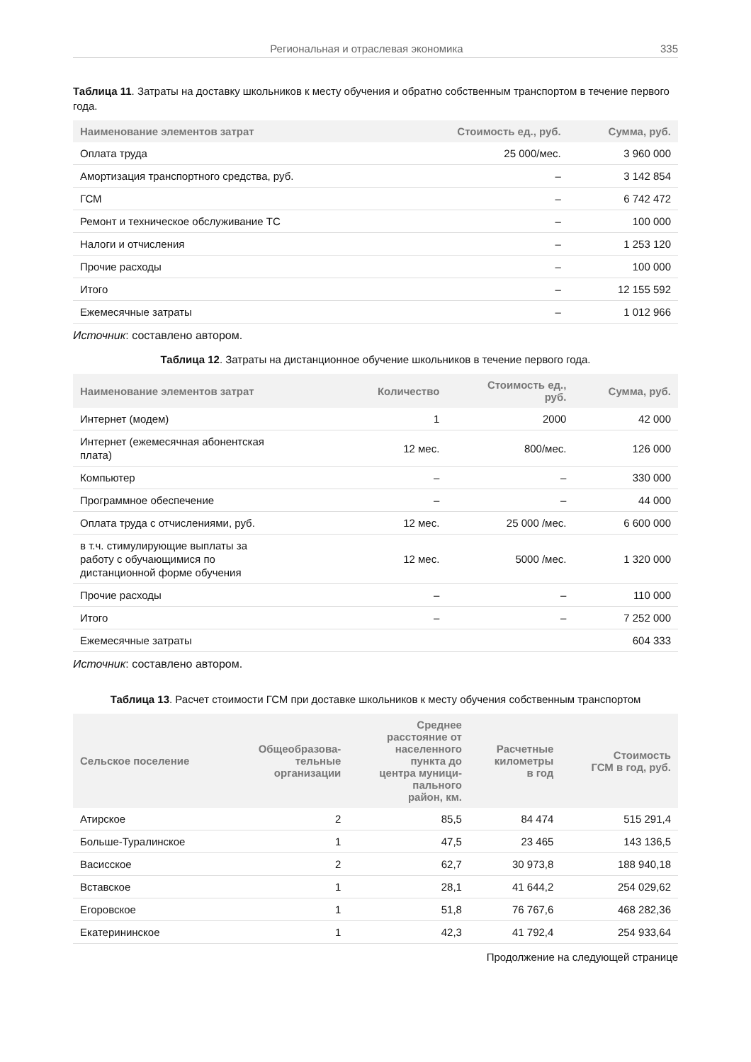Региональная и отраслевая экономика 335
Таблица 11. Затраты на доставку школьников к месту обучения и обратно собственным транспортом в течение первого года.
| Наименование элементов затрат | Стоимость ед., руб. | Сумма, руб. |
| --- | --- | --- |
| Оплата труда | 25 000/мес. | 3 960 000 |
| Амортизация транспортного средства, руб. | – | 3 142 854 |
| ГСМ | – | 6 742 472 |
| Ремонт и техническое обслуживание ТС | – | 100 000 |
| Налоги и отчисления | – | 1 253 120 |
| Прочие расходы | – | 100 000 |
| Итого | – | 12 155 592 |
| Ежемесячные затраты | – | 1 012 966 |
Источник: составлено автором.
Таблица 12. Затраты на дистанционное обучение школьников в течение первого года.
| Наименование элементов затрат | Количество | Стоимость ед., руб. | Сумма, руб. |
| --- | --- | --- | --- |
| Интернет (модем) | 1 | 2000 | 42 000 |
| Интернет (ежемесячная абонентская плата) | 12 мес. | 800/мес. | 126 000 |
| Компьютер | – | – | 330 000 |
| Программное обеспечение | – | – | 44 000 |
| Оплата труда с отчислениями, руб. | 12 мес. | 25 000 /мес. | 6 600 000 |
| в т.ч. стимулирующие выплаты за работу с обучающимися по дистанционной форме обучения | 12 мес. | 5000 /мес. | 1 320 000 |
| Прочие расходы | – | – | 110 000 |
| Итого | – | – | 7 252 000 |
| Ежемесячные затраты | | | 604 333 |
Источник: составлено автором.
Таблица 13. Расчет стоимости ГСМ при доставке школьников к месту обучения собственным транспортом
| Сельское поселение | Общеобразова- тельные организации | Среднее расстояние от населенного пункта до центра муници- пального район, км. | Расчетные километры в год | Стоимость ГСМ в год, руб. |
| --- | --- | --- | --- | --- |
| Атирское | 2 | 85,5 | 84 474 | 515 291,4 |
| Больше-Туралинское | 1 | 47,5 | 23 465 | 143 136,5 |
| Васисское | 2 | 62,7 | 30 973,8 | 188 940,18 |
| Вставское | 1 | 28,1 | 41 644,2 | 254 029,62 |
| Егоровское | 1 | 51,8 | 76 767,6 | 468 282,36 |
| Екатерининское | 1 | 42,3 | 41 792,4 | 254 933,64 |
Продолжение на следующей странице